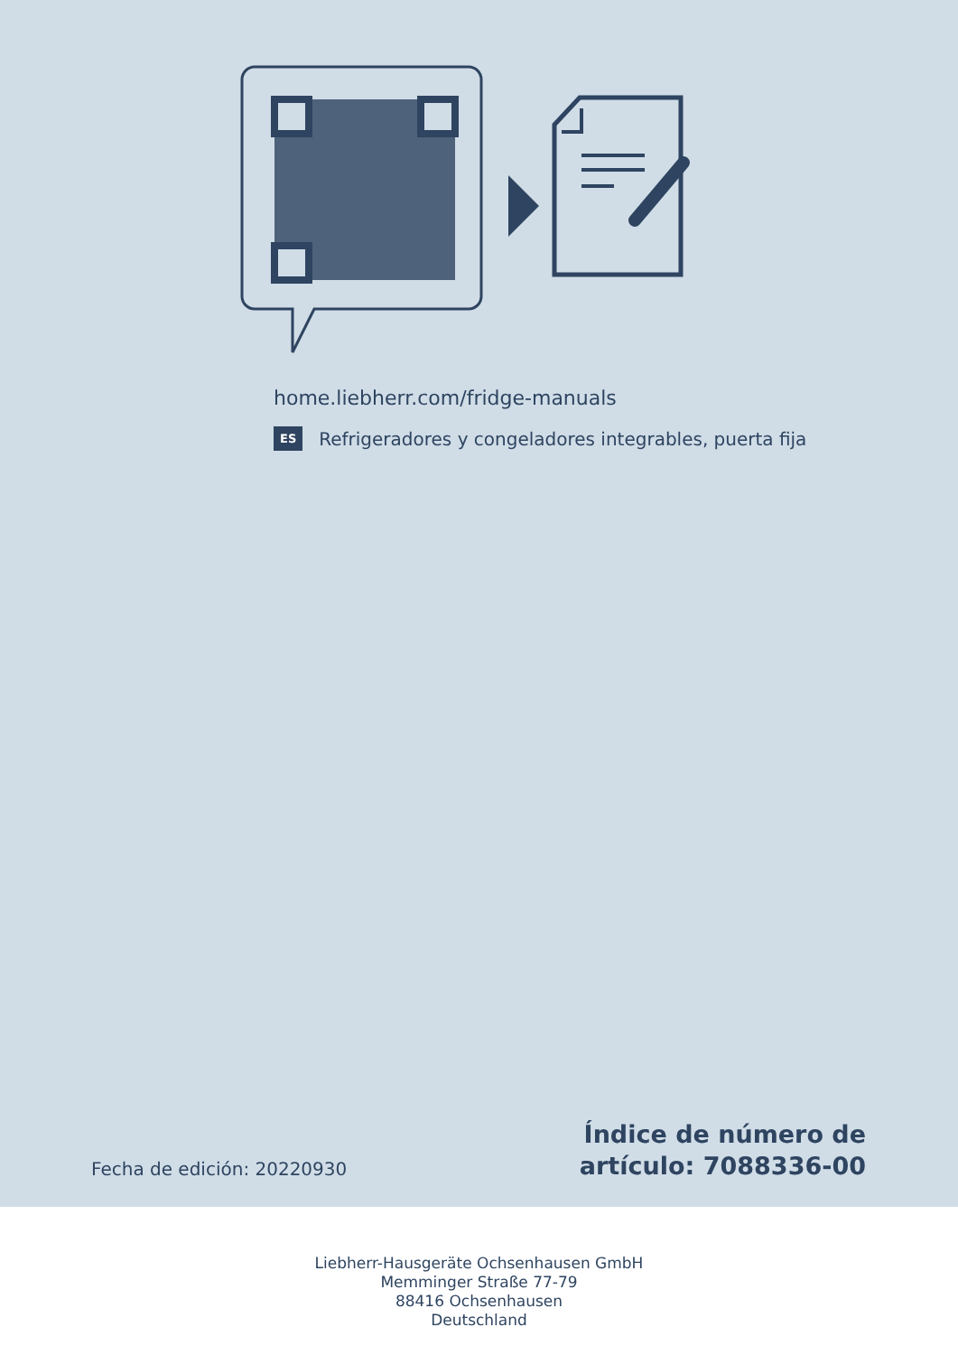home.liebherr.com/fridge-manuals
ES Refrigeradores y congeladores integrables, puerta fija
Fecha de edición: 20220930
Índice de número de
artículo: 7088336-00
Liebherr-Hausgeräte Ochsenhausen GmbH
Memminger Straße 77-79
88416 Ochsenhausen
Deutschland